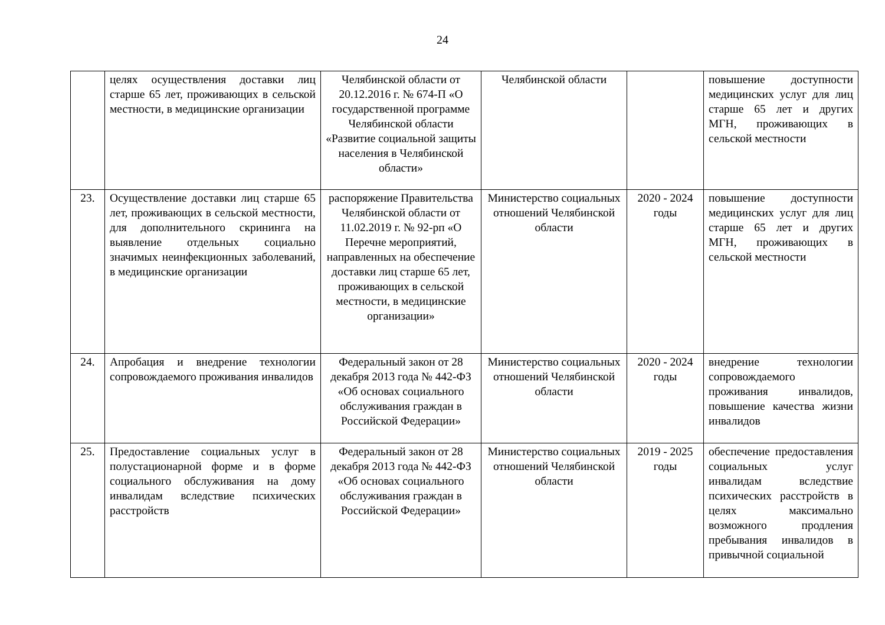24
| | целях осуществления доставки лиц старше 65 лет, проживающих в сельской местности, в медицинские организации | Челябинской области от 20.12.2016 г. № 674-П «О государственной программе Челябинской области «Развитие социальной защиты населения в Челябинской области» | Челябинской области | | повышение доступности медицинских услуг для лиц старше 65 лет и других МГН, проживающих в сельской местности |
| 23. | Осуществление доставки лиц старше 65 лет, проживающих в сельской местности, для дополнительного скрининга на выявление отдельных социально значимых неинфекционных заболеваний, в медицинские организации | распоряжение Правительства Челябинской области от 11.02.2019 г. № 92-рп «О Перечне мероприятий, направленных на обеспечение доставки лиц старше 65 лет, проживающих в сельской местности, в медицинские организации» | Министерство социальных отношений Челябинской области | 2020 - 2024 годы | повышение доступности медицинских услуг для лиц старше 65 лет и других МГН, проживающих в сельской местности |
| 24. | Апробация и внедрение технологии сопровождаемого проживания инвалидов | Федеральный закон от 28 декабря 2013 года № 442-ФЗ «Об основах социального обслуживания граждан в Российской Федерации» | Министерство социальных отношений Челябинской области | 2020 - 2024 годы | внедрение технологии сопровождаемого проживания инвалидов, повышение качества жизни инвалидов |
| 25. | Предоставление социальных услуг в полустационарной форме и в форме социального обслуживания на дому инвалидам вследствие психических расстройств | Федеральный закон от 28 декабря 2013 года № 442-ФЗ «Об основах социального обслуживания граждан в Российской Федерации» | Министерство социальных отношений Челябинской области | 2019 - 2025 годы | обеспечение предоставления социальных услуг инвалидам вследствие психических расстройств в целях максимально возможного продления пребывания инвалидов в привычной социальной |